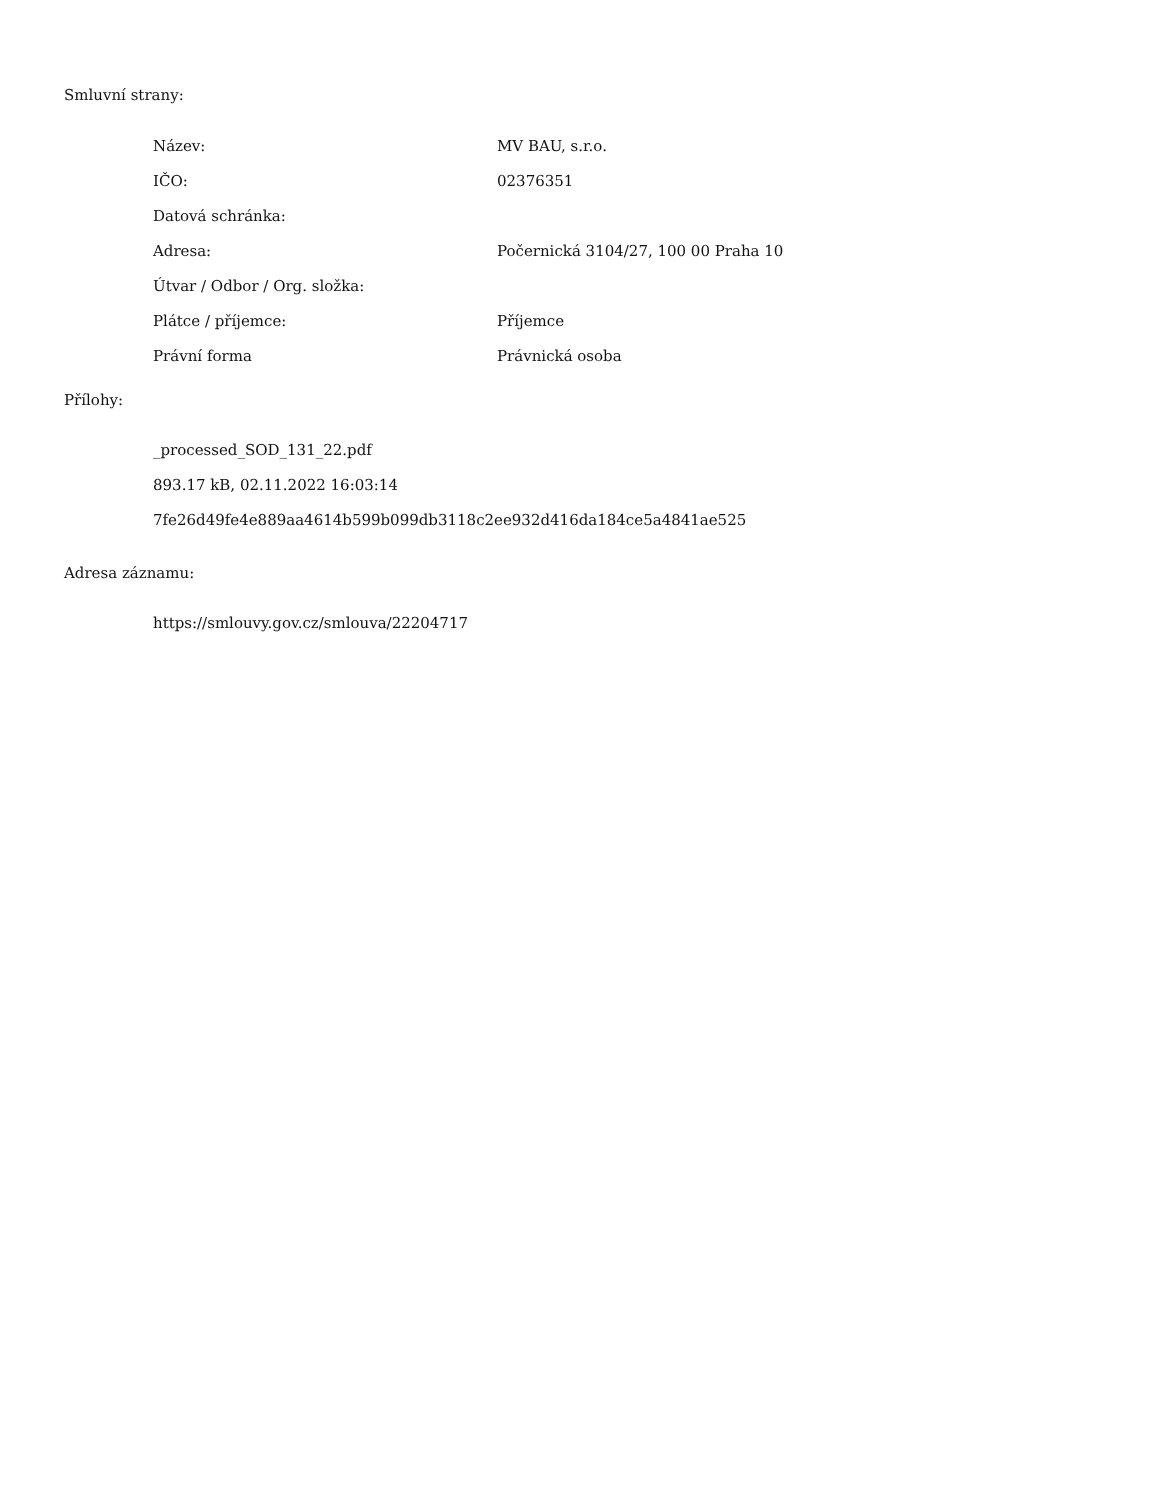Smluvní strany:
| Název: | MV BAU, s.r.o. |
| IČO: | 02376351 |
| Datová schránka: | |
| Adresa: | Počernická 3104/27, 100 00 Praha 10 |
| Útvar / Odbor / Org. složka: | |
| Plátce / příjemce: | Příjemce |
| Právní forma | Právnická osoba |
Přílohy:
_processed_SOD_131_22.pdf
893.17 kB, 02.11.2022 16:03:14
7fe26d49fe4e889aa4614b599b099db3118c2ee932d416da184ce5a4841ae525
Adresa záznamu:
https://smlouvy.gov.cz/smlouva/22204717